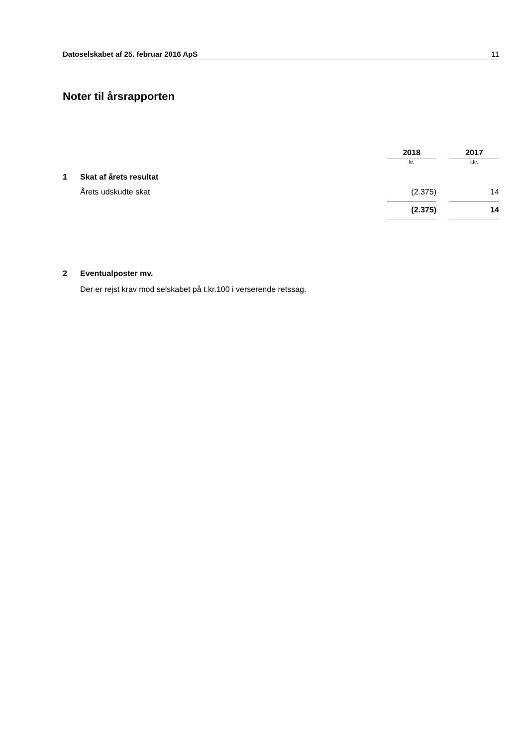Datoselskabet af 25. februar 2016 ApS 11
Noter til årsrapporten
| | | 2018 | | 2017 |
| | | kr. | | t.kr. |
| 1 | Skat af årets resultat | | | |
| | Årets udskudte skat | (2.375) | | 14 |
| | | (2.375) | | 14 |
2 Eventualposter mv.
Der er rejst krav mod selskabet på t.kr.100 i verserende retssag.